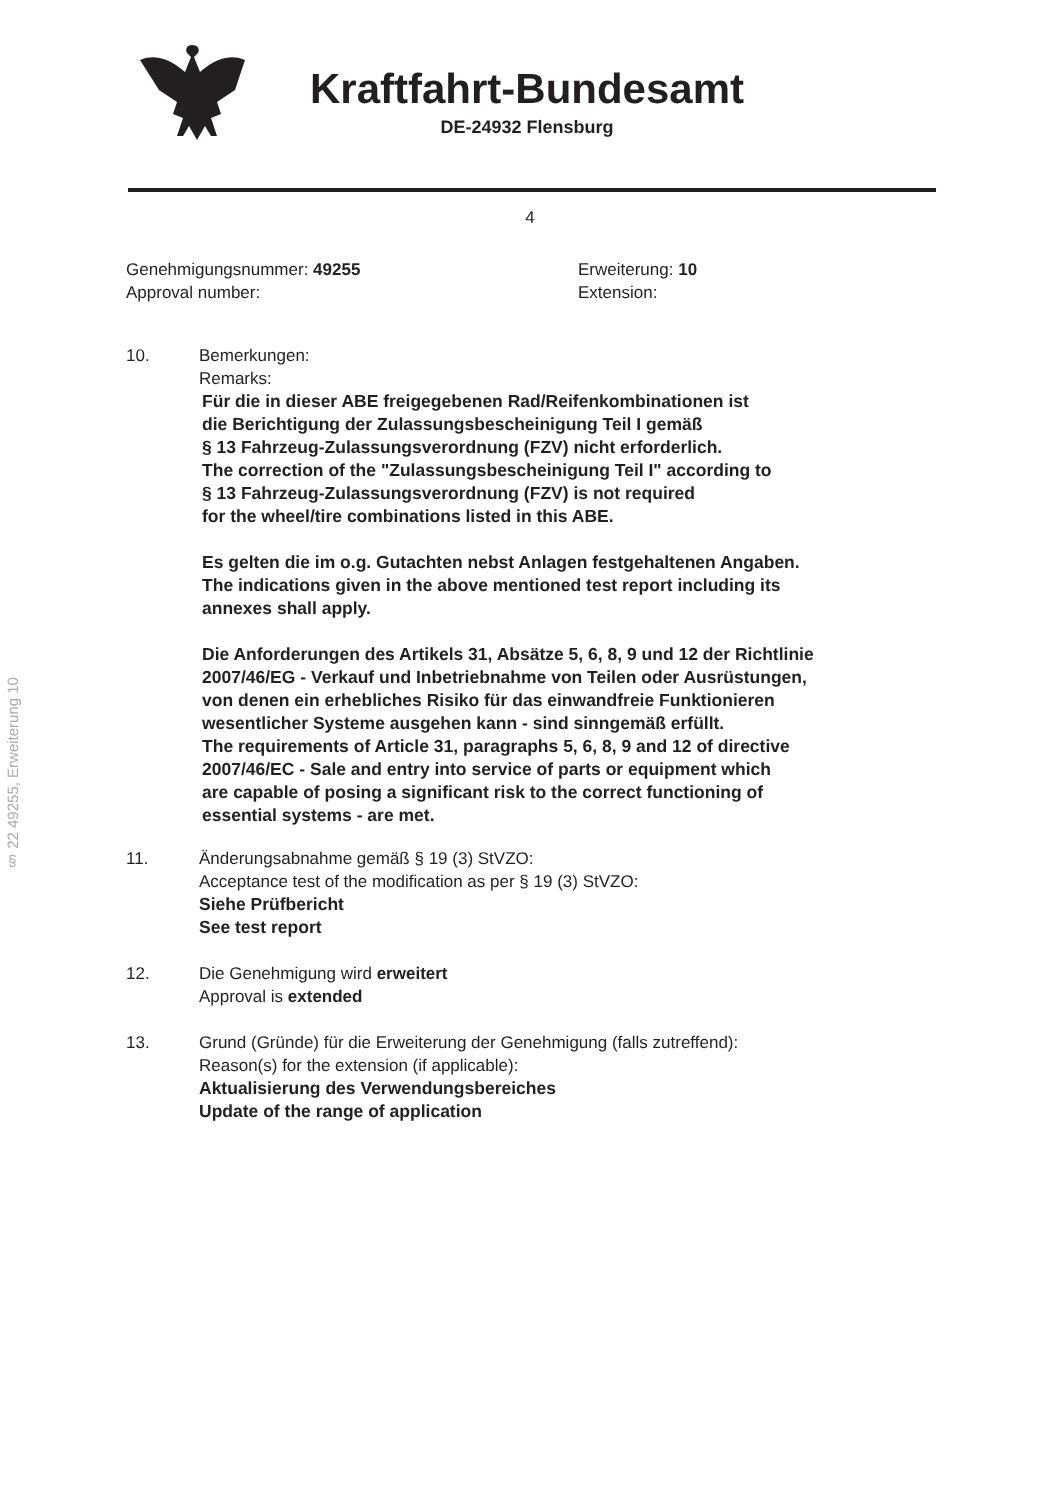§ 22 49255, Erweiterung 10
Kraftfahrt-Bundesamt
DE-24932 Flensburg
4
Genehmigungsnummer: 49255
Approval number:
Erweiterung: 10
Extension:
10. Bemerkungen:
Remarks:
Für die in dieser ABE freigegebenen Rad/Reifenkombinationen ist
die Berichtigung der Zulassungsbescheinigung Teil I gemäß
§ 13 Fahrzeug-Zulassungsverordnung (FZV) nicht erforderlich.
The correction of the "Zulassungsbescheinigung Teil I" according to
§ 13 Fahrzeug-Zulassungsverordnung (FZV) is not required
for the wheel/tire combinations listed in this ABE.
Es gelten die im o.g. Gutachten nebst Anlagen festgehaltenen Angaben.
The indications given in the above mentioned test report including its
annexes shall apply.
Die Anforderungen des Artikels 31, Absätze 5, 6, 8, 9 und 12 der Richtlinie
2007/46/EG - Verkauf und Inbetriebnahme von Teilen oder Ausrüstungen,
von denen ein erhebliches Risiko für das einwandfreie Funktionieren
wesentlicher Systeme ausgehen kann - sind sinngemäß erfüllt.
The requirements of Article 31, paragraphs 5, 6, 8, 9 and 12 of directive
2007/46/EC - Sale and entry into service of parts or equipment which
are capable of posing a significant risk to the correct functioning of
essential systems - are met.
11. Änderungsabnahme gemäß § 19 (3) StVZO:
Acceptance test of the modification as per § 19 (3) StVZO:
Siehe Prüfbericht
See test report
12. Die Genehmigung wird erweitert
Approval is extended
13. Grund (Gründe) für die Erweiterung der Genehmigung (falls zutreffend):
Reason(s) for the extension (if applicable):
Aktualisierung des Verwendungsbereiches
Update of the range of application